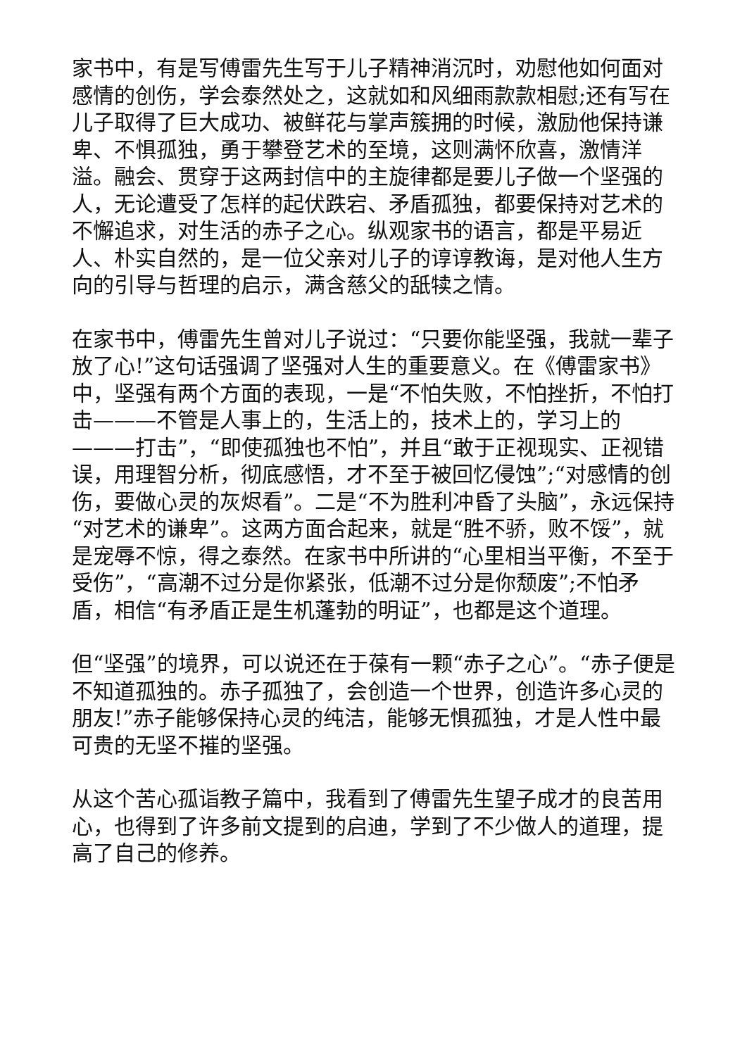家书中，有是写傅雷先生写于儿子精神消沉时，劝慰他如何面对感情的创伤，学会泰然处之，这就如和风细雨款款相慰;还有写在儿子取得了巨大成功、被鲜花与掌声簇拥的时候，激励他保持谦卑、不惧孤独，勇于攀登艺术的至境，这则满怀欣喜，激情洋溢。融会、贯穿于这两封信中的主旋律都是要儿子做一个坚强的人，无论遭受了怎样的起伏跌宕、矛盾孤独，都要保持对艺术的不懈追求，对生活的赤子之心。纵观家书的语言，都是平易近人、朴实自然的，是一位父亲对儿子的谆谆教诲，是对他人生方向的引导与哲理的启示，满含慈父的舐犊之情。
在家书中，傅雷先生曾对儿子说过：“只要你能坚强，我就一辈子放了心!”这句话强调了坚强对人生的重要意义。在《傅雷家书》中，坚强有两个方面的表现，一是“不怕失败，不怕挫折，不怕打击———不管是人事上的，生活上的，技术上的，学习上的———打击”，“即使孤独也不怕”，并且“敢于正视现实、正视错误，用理智分析，彻底感悟，才不至于被回忆侵蚀”;“对感情的创伤，要做心灵的灰烬看”。二是“不为胜利冲昏了头脑”，永远保持“对艺术的谦卑”。这两方面合起来，就是“胜不骄，败不馁”，就是宠辱不惊，得之泰然。在家书中所讲的“心里相当平衡，不至于受伤”，“高潮不过分是你紧张，低潮不过分是你颓废”;不怕矛盾，相信“有矛盾正是生机蓬勃的明证”，也都是这个道理。
但“坚强”的境界，可以说还在于葆有一颗“赤子之心”。“赤子便是不知道孤独的。赤子孤独了，会创造一个世界，创造许多心灵的朋友!”赤子能够保持心灵的纯洁，能够无惧孤独，才是人性中最可贵的无坚不摧的坚强。
从这个苦心孤诣教子篇中，我看到了傅雷先生望子成才的良苦用心，也得到了许多前文提到的启迪，学到了不少做人的道理，提高了自己的修养。